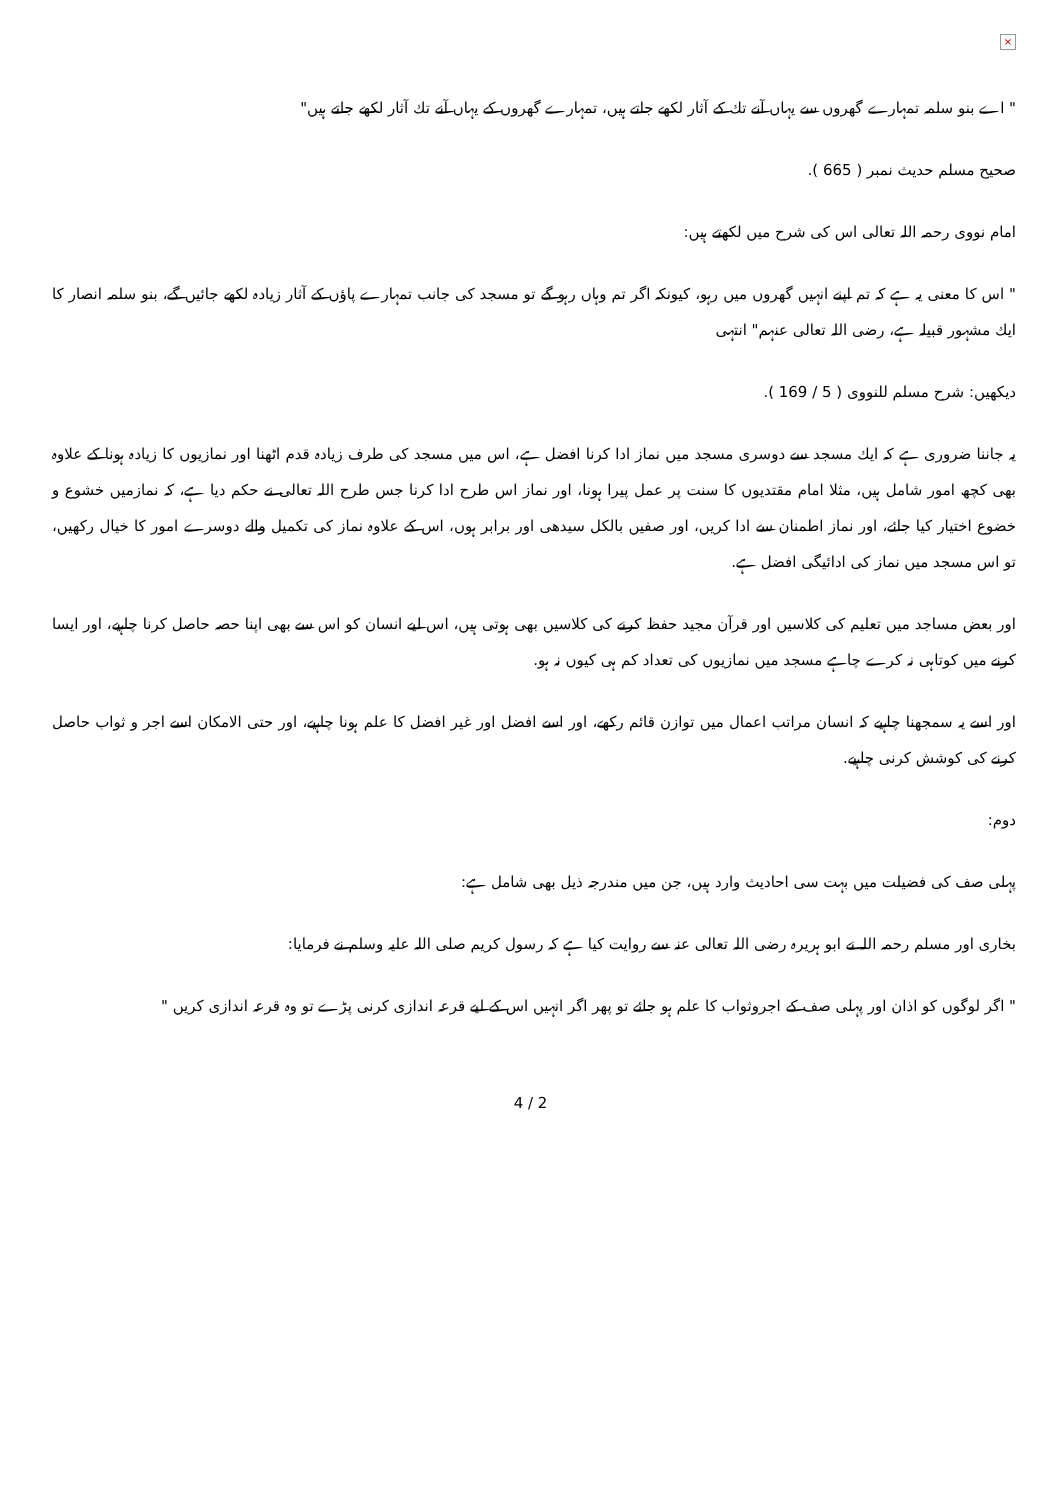×
" اے بنو سلمہ تمہارے گھروں سے یہاں آنے تك كے آثار لكھے جاتے ہیں، تمہارے گھروں كے یہاں آنے تك آثار لكھے جاتے ہیں"
صحیح مسلم حدیث نمبر ( 665 ).
امام نووی رحمہ اللہ تعالی اس كی شرح میں لكھتے ہیں:
" اس كا معنی یہ ہے كہ تم اپنے انہیں گھروں میں رہو، كیونكہ اگر تم وہاں رہو گے تو مسجد كی جانب تمہارے پاؤں كے آثار زیادہ لكھے جائیں گے، بنو سلمہ انصار كا ایك مشہور قبیلہ ہے، رضی اللہ تعالی عنہم" انتہی
دیكھیں: شرح مسلم للنووی ( 5 / 169 ).
یہ جاننا ضروری ہے كہ ایك مسجد سے دوسری مسجد میں نماز ادا كرنا افضل ہے، اس میں مسجد كی طرف زیادہ قدم اٹھنا اور نمازیوں كا زیادہ ہونا كے علاوہ بھی كچھ امور شامل ہیں، مثلا امام مقتدیوں كا سنت پر عمل پیرا ہونا، اور نماز اس طرح ادا كرنا جس طرح اللہ تعالی نے حكم دیا ہے، كہ نمازمیں خشوع و خضوع اختیار كیا جائے، اور نماز اطمنان سے ادا كریں، اور صفیں بالكل سیدھی اور برابر ہوں، اس كے علاوہ نماز كی تكمیل والے دوسرے امور كا خیال ركھیں، تو اس مسجد میں نماز كی ادائیگی افضل ہے.
اور بعض مساجد میں تعلیم كی كلاسیں اور قرآن مجید حفظ كرنے كی كلاسیں بھی ہوتی ہیں، اس لیے انسان كو اس سے بھی اپنا حصہ حاصل كرنا چاہیے، اور ایسا كرنے میں كوتاہی نہ كرے چاہے مسجد میں نمازیوں كی تعداد كم ہی كیوں نہ ہو.
اور اسے یہ سمجھنا چاہیے كہ انسان مراتب اعمال میں توازن قائم ركھے، اور اسے افضل اور غیر افضل كا علم ہونا چاہیے، اور حتی الامكان اسے اجر و ثواب حاصل كرنے كی كوشش كرنی چاہیے.
دوم:
پہلی صف كی فضیلت میں بہت سی احادیث وارد ہیں، جن میں مندرجہ ذیل بھی شامل ہے:
بخاری اور مسلم رحمہ اللہ نے ابو ہریرہ رضی اللہ تعالی عنہ سے روایت كیا ہے كہ رسول كریم صلی اللہ علیہ وسلم نے فرمایا:
" اگر لوگوں كو اذان اور پہلی صف كے اجروثواب كا علم ہو جائے تو پھر اگر انہیں اس كے لیے قرعہ اندازی كرنی پڑے تو وہ قرعہ اندازی كریں "
4 / 2